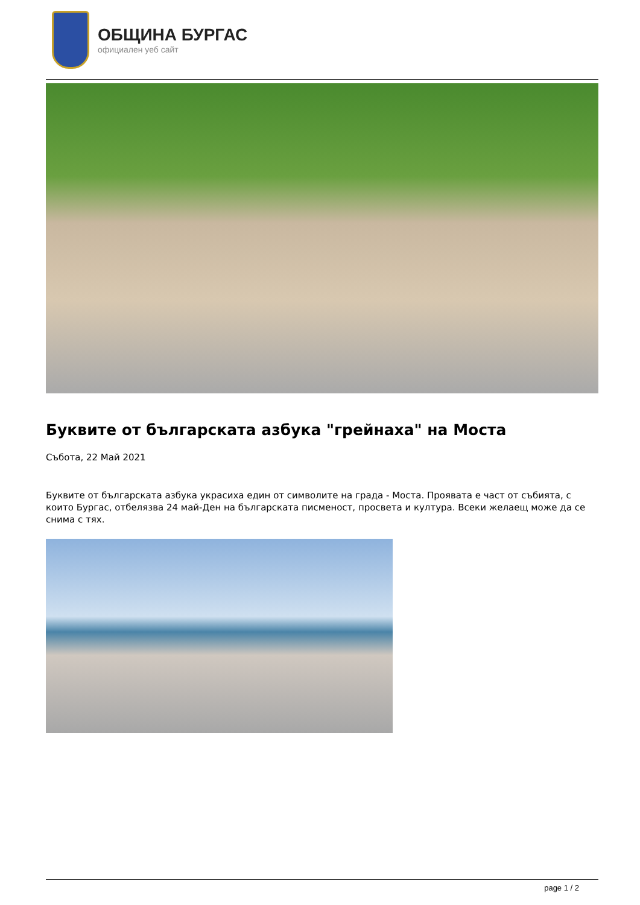ОБЩИНА БУРГАС
официален уеб сайт
Буквите от българската азбука "грейнаха" на Моста
Събота, 22 Май 2021
Буквите от българската азбука украсиха един от символите на града - Моста. Проявата е част от събията, с които Бургас, отбелязва 24 май-Ден на българската писменост, просвета и култура. Всеки желаещ може да се снима с тях.
page 1 / 2